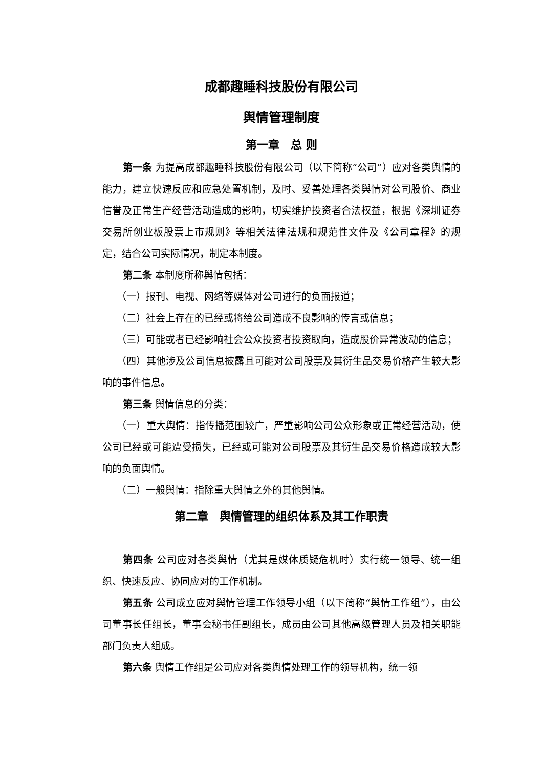成都趣睡科技股份有限公司
舆情管理制度
第一章　总 则
第一条 为提高成都趣睡科技股份有限公司（以下简称“公司”）应对各类舆情的能力，建立快速反应和应急处置机制，及时、妥善处理各类舆情对公司股价、商业信誉及正常生产经营活动造成的影响，切实维护投资者合法权益，根据《深圳证券交易所创业板股票上市规则》等相关法律法规和规范性文件及《公司章程》的规定，结合公司实际情况，制定本制度。
第二条 本制度所称舆情包括：
（一）报刊、电视、网络等媒体对公司进行的负面报道；
（二）社会上存在的已经或将给公司造成不良影响的传言或信息；
（三）可能或者已经影响社会公众投资者投资取向，造成股价异常波动的信息；
（四）其他涉及公司信息披露且可能对公司股票及其衍生品交易价格产生较大影响的事件信息。
第三条 舆情信息的分类：
（一）重大舆情：指传播范围较广，严重影响公司公众形象或正常经营活动，使公司已经或可能遭受损失，已经或可能对公司股票及其衍生品交易价格造成较大影响的负面舆情。
（二）一般舆情：指除重大舆情之外的其他舆情。
第二章　舆情管理的组织体系及其工作职责
第四条 公司应对各类舆情（尤其是媒体质疑危机时）实行统一领导、统一组织、快速反应、协同应对的工作机制。
第五条 公司成立应对舆情管理工作领导小组（以下简称“舆情工作组”），由公司董事长任组长，董事会秘书任副组长，成员由公司其他高级管理人员及相关职能部门负责人组成。
第六条 舆情工作组是公司应对各类舆情处理工作的领导机构，统一领